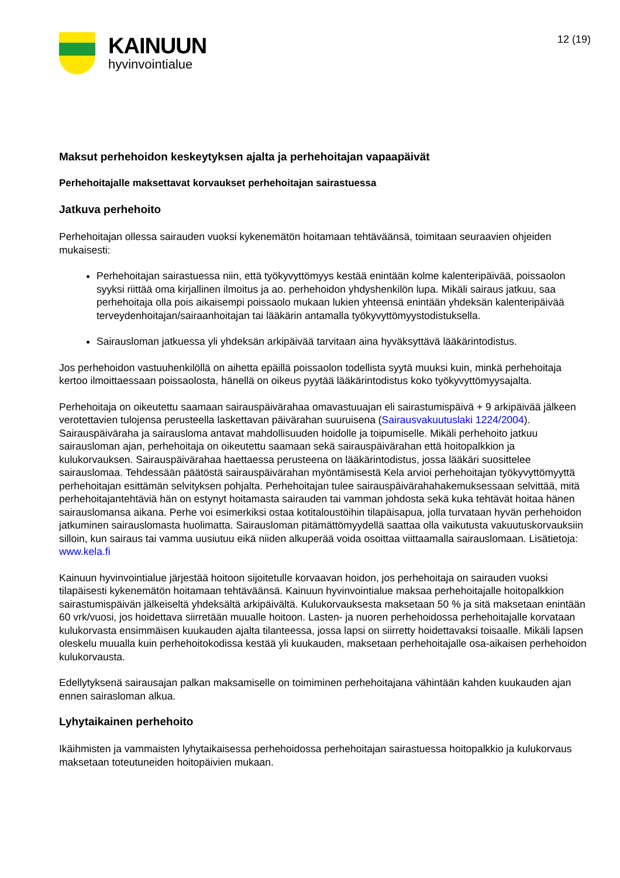KAINUUN
hyvinvointialue
12 (19)
Maksut perhehoidon keskeytyksen ajalta ja perhehoitajan vapaapäivät
Perhehoitajalle maksettavat korvaukset perhehoitajan sairastuessa
Jatkuva perhehoito
Perhehoitajan ollessa sairauden vuoksi kykenemätön hoitamaan tehtäväänsä, toimitaan seuraavien ohjeiden mukaisesti:
Perhehoitajan sairastuessa niin, että työkyvyttömyys kestää enintään kolme kalenteripäivää, poissaolon syyksi riittää oma kirjallinen ilmoitus ja ao. perhehoidon yhdyshenkilön lupa. Mikäli sairaus jatkuu, saa perhehoitaja olla pois aikaisempi poissaolo mukaan lukien yhteensä enintään yhdeksän kalenteripäivää terveydenhoitajan/sairaanhoitajan tai lääkärin antamalla työkyvyttömyystodistuksella.
Sairausloman jatkuessa yli yhdeksän arkipäivää tarvitaan aina hyväksyttävä lääkärintodistus.
Jos perhehoidon vastuuhenkilöllä on aihetta epäillä poissaolon todellista syytä muuksi kuin, minkä perhehoitaja kertoo ilmoittaessaan poissaolosta, hänellä on oikeus pyytää lääkärintodistus koko työkyvyttömyysajalta.
Perhehoitaja on oikeutettu saamaan sairauspäivärahaa omavastuuajan eli sairastumispäivä + 9 arkipäivää jälkeen verotettavien tulojensa perusteella laskettavan päivärahan suuruisena (Sairausvakuutuslaki 1224/2004). Sairauspäiväraha ja sairausloma antavat mahdollisuuden hoidolle ja toipumiselle. Mikäli perhehoito jatkuu sairausloman ajan, perhehoitaja on oikeutettu saamaan sekä sairauspäivärahan että hoitopalkkion ja kulukorvauksen. Sairauspäivärahaa haettaessa perusteena on lääkärintodistus, jossa lääkäri suosittelee sairauslomaa. Tehdessään päätöstä sairauspäivärahan myöntämisestä Kela arvioi perhehoitajan työkyvyttömyyttä perhehoitajan esittämän selvityksen pohjalta. Perhehoitajan tulee sairauspäivärahahakemuksessaan selvittää, mitä perhehoitajantehtäviä hän on estynyt hoitamasta sairauden tai vamman johdosta sekä kuka tehtävät hoitaa hänen sairauslomansa aikana. Perhe voi esimerkiksi ostaa kotitaloustöihin tilapäisapua, jolla turvataan hyvän perhehoidon jatkuminen sairauslomasta huolimatta. Sairausloman pitämättömyydellä saattaa olla vaikutusta vakuutuskorvauksiin silloin, kun sairaus tai vamma uusiutuu eikä niiden alkuperää voida osoittaa viittaamalla sairauslomaan. Lisätietoja: www.kela.fi
Kainuun hyvinvointialue järjestää hoitoon sijoitetulle korvaavan hoidon, jos perhehoitaja on sairauden vuoksi tilapäisesti kykenemätön hoitamaan tehtäväänsä. Kainuun hyvinvointialue maksaa perhehoitajalle hoitopalkkion sairastumispäivän jälkeiseltä yhdeksältä arkipäivältä. Kulukorvauksesta maksetaan 50 % ja sitä maksetaan enintään 60 vrk/vuosi, jos hoidettava siirretään muualle hoitoon. Lasten- ja nuoren perhehoidossa perhehoitajalle korvataan kulukorvasta ensimmäisen kuukauden ajalta tilanteessa, jossa lapsi on siirretty hoidettavaksi toisaalle. Mikäli lapsen oleskelu muualla kuin perhehoitokodissa kestää yli kuukauden, maksetaan perhehoitajalle osa-aikaisen perhehoidon kulukorvausta.
Edellytyksenä sairausajan palkan maksamiselle on toimiminen perhehoitajana vähintään kahden kuukauden ajan ennen sairasloman alkua.
Lyhytaikainen perhehoito
Ikäihmisten ja vammaisten lyhytaikaisessa perhehoidossa perhehoitajan sairastuessa hoitopalkkio ja kulukorvaus maksetaan toteutuneiden hoitopäivien mukaan.